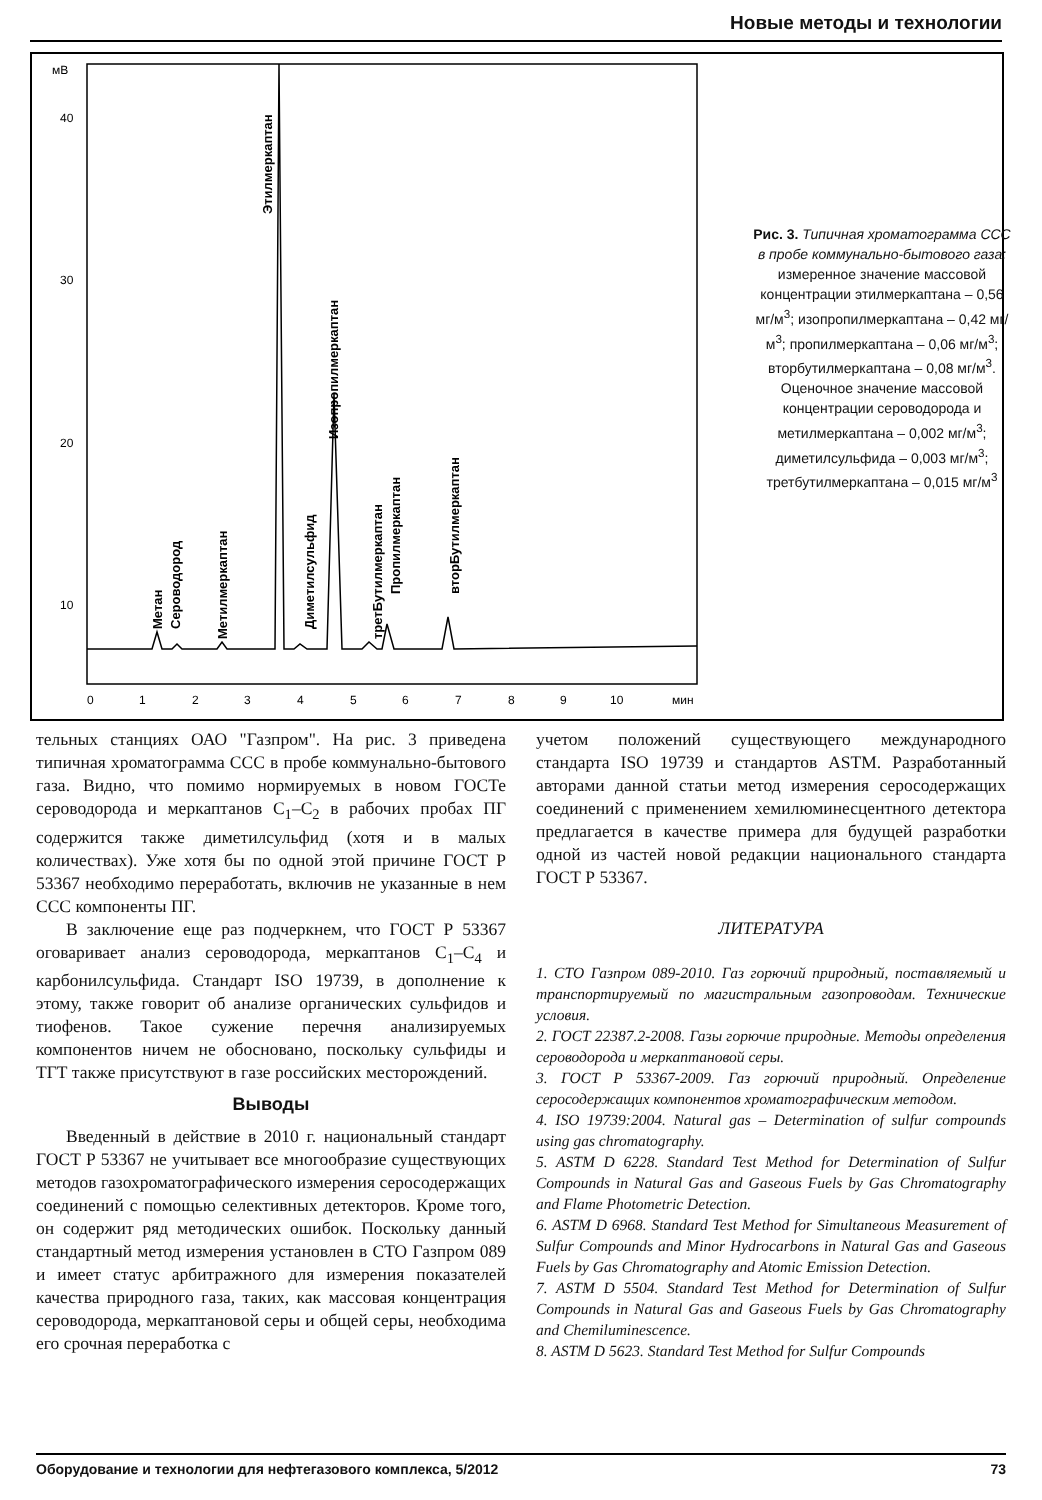Новые методы и технологии
мВ
40
30
20
10
0
1
2
3
4
5
6
7
8
9
10
мин
Метан
Сероводород
Метилмеркаптан
Этилмеркаптан
Диметилсульфид
Изопропилмеркаптан
третБутилмеркаптан
Пропилмеркаптан
вторБутилмеркаптан
Рис. 3. Типичная хроматограмма ССС в пробе коммунально-бытового газа:
измеренное значение массовой концентрации этилмеркаптана – 0,56 мг/м<sup>3</sup>; изопропилмеркаптана – 0,42 мг/м<sup>3</sup>; пропилмеркаптана – 0,06 мг/м<sup>3</sup>; вторбутилмеркаптана – 0,08 мг/м<sup>3</sup>. Оценочное значение массовой концентрации сероводорода и метилмеркаптана – 0,002 мг/м<sup>3</sup>; диметилсульфида – 0,003 мг/м<sup>3</sup>; третбутилмеркаптана – 0,015 мг/м<sup>3</sup>
тельных станциях ОАО "Газпром". На рис. 3 приведена типичная хроматограмма ССС в пробе коммунально-бытового газа. Видно, что помимо нормируемых в новом ГОСТе сероводорода и меркаптанов C<sub>1</sub>–C<sub>2</sub> в рабочих пробах ПГ содержится также диметилсульфид (хотя и в малых количествах). Уже хотя бы по одной этой причине ГОСТ Р 53367 необходимо переработать, включив не указанные в нем ССС компоненты ПГ.
В заключение еще раз подчеркнем, что ГОСТ Р 53367 оговаривает анализ сероводорода, меркаптанов C<sub>1</sub>–C<sub>4</sub> и карбонилсульфида. Стандарт ISO 19739, в дополнение к этому, также говорит об анализе органических сульфидов и тиофенов. Такое сужение перечня анализируемых компонентов ничем не обосновано, поскольку сульфиды и ТГТ также присутствуют в газе российских месторождений.
Выводы
Введенный в действие в 2010 г. национальный стандарт ГОСТ Р 53367 не учитывает все многообразие существующих методов газохроматографического измерения серосодержащих соединений с помощью селективных детекторов. Кроме того, он содержит ряд методических ошибок. Поскольку данный стандартный метод измерения установлен в СТО Газпром 089 и имеет статус арбитражного для измерения показателей качества природного газа, таких, как массовая концентрация сероводорода, меркаптановой серы и общей серы, необходима его срочная переработка с
учетом положений существующего международного стандарта ISO 19739 и стандартов ASTM. Разработанный авторами данной статьи метод измерения серосодержащих соединений с применением хемилюминесцентного детектора предлагается в качестве примера для будущей разработки одной из частей новой редакции национального стандарта ГОСТ Р 53367.
ЛИТЕРАТУРА
1. СТО Газпром 089-2010. Газ горючий природный, поставляемый и транспортируемый по магистральным газопроводам. Технические условия.
2. ГОСТ 22387.2-2008. Газы горючие природные. Методы определения сероводорода и меркаптановой серы.
3. ГОСТ Р 53367-2009. Газ горючий природный. Определение серосодержащих компонентов хроматографическим методом.
4. ISO 19739:2004. Natural gas – Determination of sulfur compounds using gas chromatography.
5. ASTM D 6228. Standard Test Method for Determination of Sulfur Compounds in Natural Gas and Gaseous Fuels by Gas Chromatography and Flame Photometric Detection.
6. ASTM D 6968. Standard Test Method for Simultaneous Measurement of Sulfur Compounds and Minor Hydrocarbons in Natural Gas and Gaseous Fuels by Gas Chromatography and Atomic Emission Detection.
7. ASTM D 5504. Standard Test Method for Determination of Sulfur Compounds in Natural Gas and Gaseous Fuels by Gas Chromatography and Chemiluminescence.
8. ASTM D 5623. Standard Test Method for Sulfur Compounds
Оборудование и технологии для нефтегазового комплекса, 5/2012 73